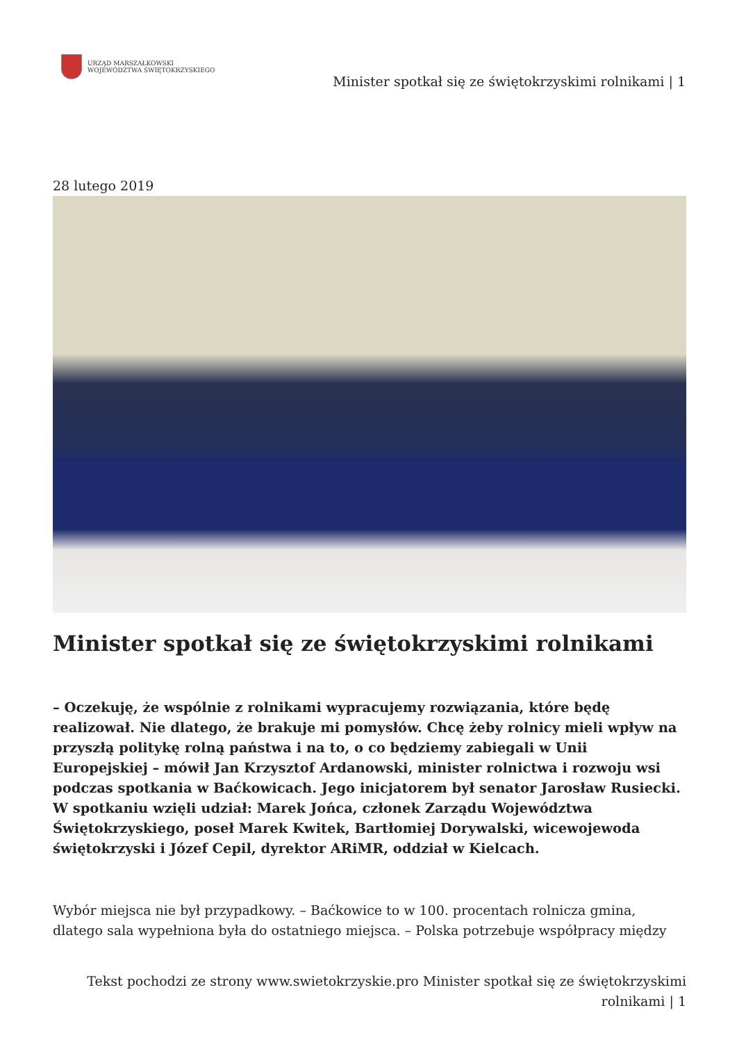URZĄD MARSZAŁKOWSKI
WOJEWÓDZTWA ŚWIĘTOKRZYSKIEGO
Minister spotkał się ze świętokrzyskimi rolnikami | 1
28 lutego 2019
Minister spotkał się ze świętokrzyskimi rolnikami
– Oczekuję, że wspólnie z rolnikami wypracujemy rozwiązania, które będę realizował. Nie dlatego, że brakuje mi pomysłów. Chcę żeby rolnicy mieli wpływ na przyszłą politykę rolną państwa i na to, o co będziemy zabiegali w Unii Europejskiej – mówił Jan Krzysztof Ardanowski, minister rolnictwa i rozwoju wsi podczas spotkania w Baćkowicach. Jego inicjatorem był senator Jarosław Rusiecki. W spotkaniu wzięli udział: Marek Jońca, członek Zarządu Województwa Świętokrzyskiego, poseł Marek Kwitek, Bartłomiej Dorywalski, wicewojewoda świętokrzyski i Józef Cepil, dyrektor ARiMR, oddział w Kielcach.
Wybór miejsca nie był przypadkowy. – Baćkowice to w 100. procentach rolnicza gmina, dlatego sala wypełniona była do ostatniego miejsca. – Polska potrzebuje współpracy między
Tekst pochodzi ze strony www.swietokrzyskie.pro Minister spotkał się ze świętokrzyskimi rolnikami | 1